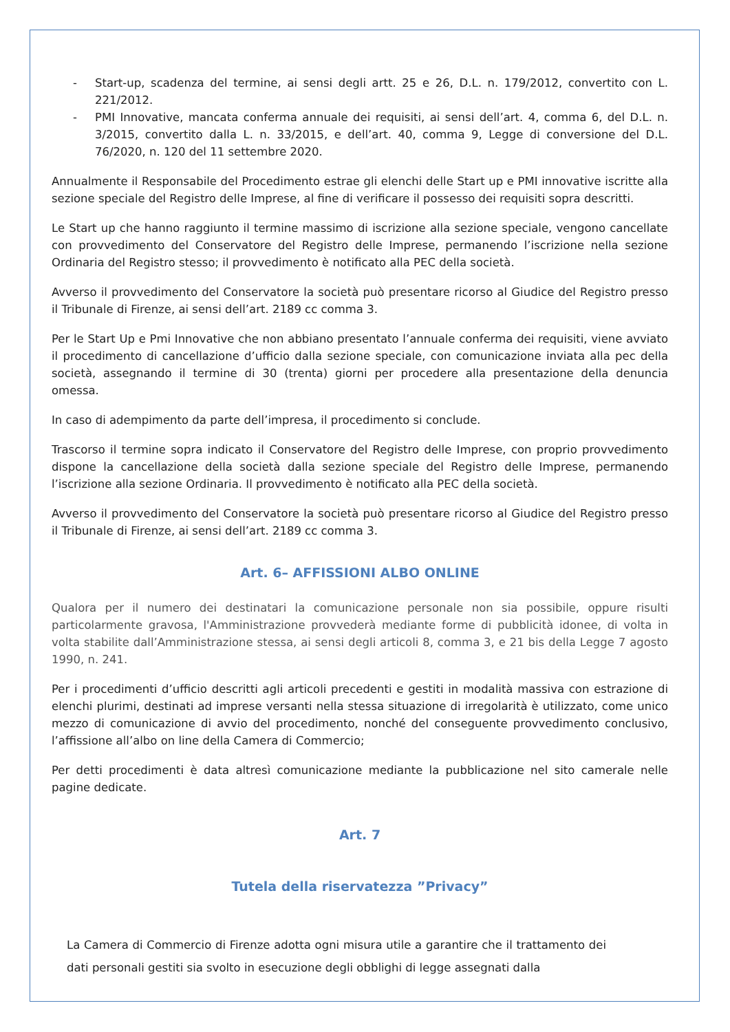- Start-up, scadenza del termine, ai sensi degli artt. 25 e 26, D.L. n. 179/2012, convertito con L. 221/2012.
- PMI Innovative, mancata conferma annuale dei requisiti, ai sensi dell’art. 4, comma 6, del D.L. n. 3/2015, convertito dalla L. n. 33/2015, e dell’art. 40, comma 9, Legge di conversione del D.L. 76/2020, n. 120 del 11 settembre 2020.
Annualmente il Responsabile del Procedimento estrae gli elenchi delle Start up e PMI innovative iscritte alla sezione speciale del Registro delle Imprese, al fine di verificare il possesso dei requisiti sopra descritti.
Le Start up che hanno raggiunto il termine massimo di iscrizione alla sezione speciale, vengono cancellate con provvedimento del Conservatore del Registro delle Imprese, permanendo l’iscrizione nella sezione Ordinaria del Registro stesso; il provvedimento è notificato alla PEC della società.
Avverso il provvedimento del Conservatore la società può presentare ricorso al Giudice del Registro presso il Tribunale di Firenze, ai sensi dell’art. 2189 cc comma 3.
Per le Start Up e Pmi Innovative che non abbiano presentato l’annuale conferma dei requisiti, viene avviato il procedimento di cancellazione d’ufficio dalla sezione speciale, con comunicazione inviata alla pec della società, assegnando il termine di 30 (trenta) giorni per procedere alla presentazione della denuncia omessa.
In caso di adempimento da parte dell’impresa, il procedimento si conclude.
Trascorso il termine sopra indicato il Conservatore del Registro delle Imprese, con proprio provvedimento dispone la cancellazione della società dalla sezione speciale del Registro delle Imprese, permanendo l’iscrizione alla sezione Ordinaria. Il provvedimento è notificato alla PEC della società.
Avverso il provvedimento del Conservatore la società può presentare ricorso al Giudice del Registro presso il Tribunale di Firenze, ai sensi dell’art. 2189 cc comma 3.
Art. 6– AFFISSIONI ALBO ONLINE
Qualora per il numero dei destinatari la comunicazione personale non sia possibile, oppure risulti particolarmente gravosa, l'Amministrazione provvederà mediante forme di pubblicità idonee, di volta in volta stabilite dall’Amministrazione stessa, ai sensi degli articoli 8, comma 3, e 21 bis della Legge 7 agosto 1990, n. 241.
Per i procedimenti d’ufficio descritti agli articoli precedenti e gestiti in modalità massiva con estrazione di elenchi plurimi, destinati ad imprese versanti nella stessa situazione di irregolarità è utilizzato, come unico mezzo di comunicazione di avvio del procedimento, nonché del conseguente provvedimento conclusivo, l’affissione all’albo on line della Camera di Commercio;
Per detti procedimenti è data altresì comunicazione mediante la pubblicazione nel sito camerale nelle pagine dedicate.
Art. 7
Tutela della riservatezza ”Privacy”
La Camera di Commercio di Firenze adotta ogni misura utile a garantire che il trattamento dei dati personali gestiti sia svolto in esecuzione degli obblighi di legge assegnati dalla